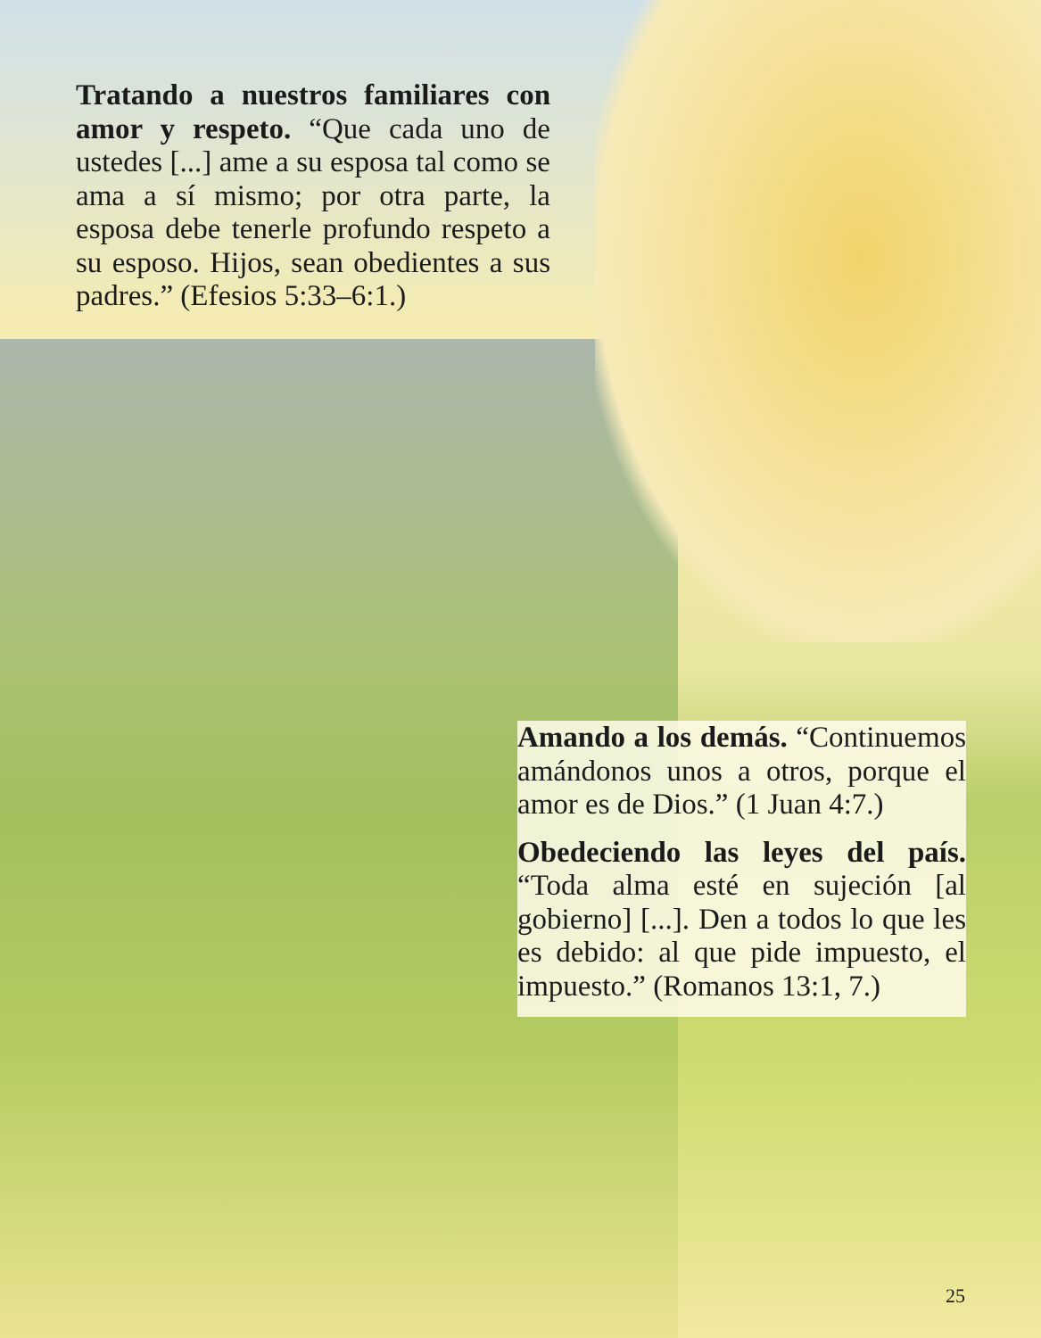Tratando a nuestros familiares con amor y respeto. “Que cada uno de ustedes [...] ame a su esposa tal como se ama a sí mismo; por otra parte, la esposa debe tenerle profundo respeto a su esposo. Hijos, sean obedientes a sus padres.” (Efesios 5:33–6:1.)
Amando a los demás. “Continuemos amándonos unos a otros, porque el amor es de Dios.” (1 Juan 4:7.)
Obedeciendo las leyes del país. “Toda alma esté en sujeción [al gobierno] [...]. Den a todos lo que les es debido: al que pide impuesto, el impuesto.” (Romanos 13:1, 7.)
25